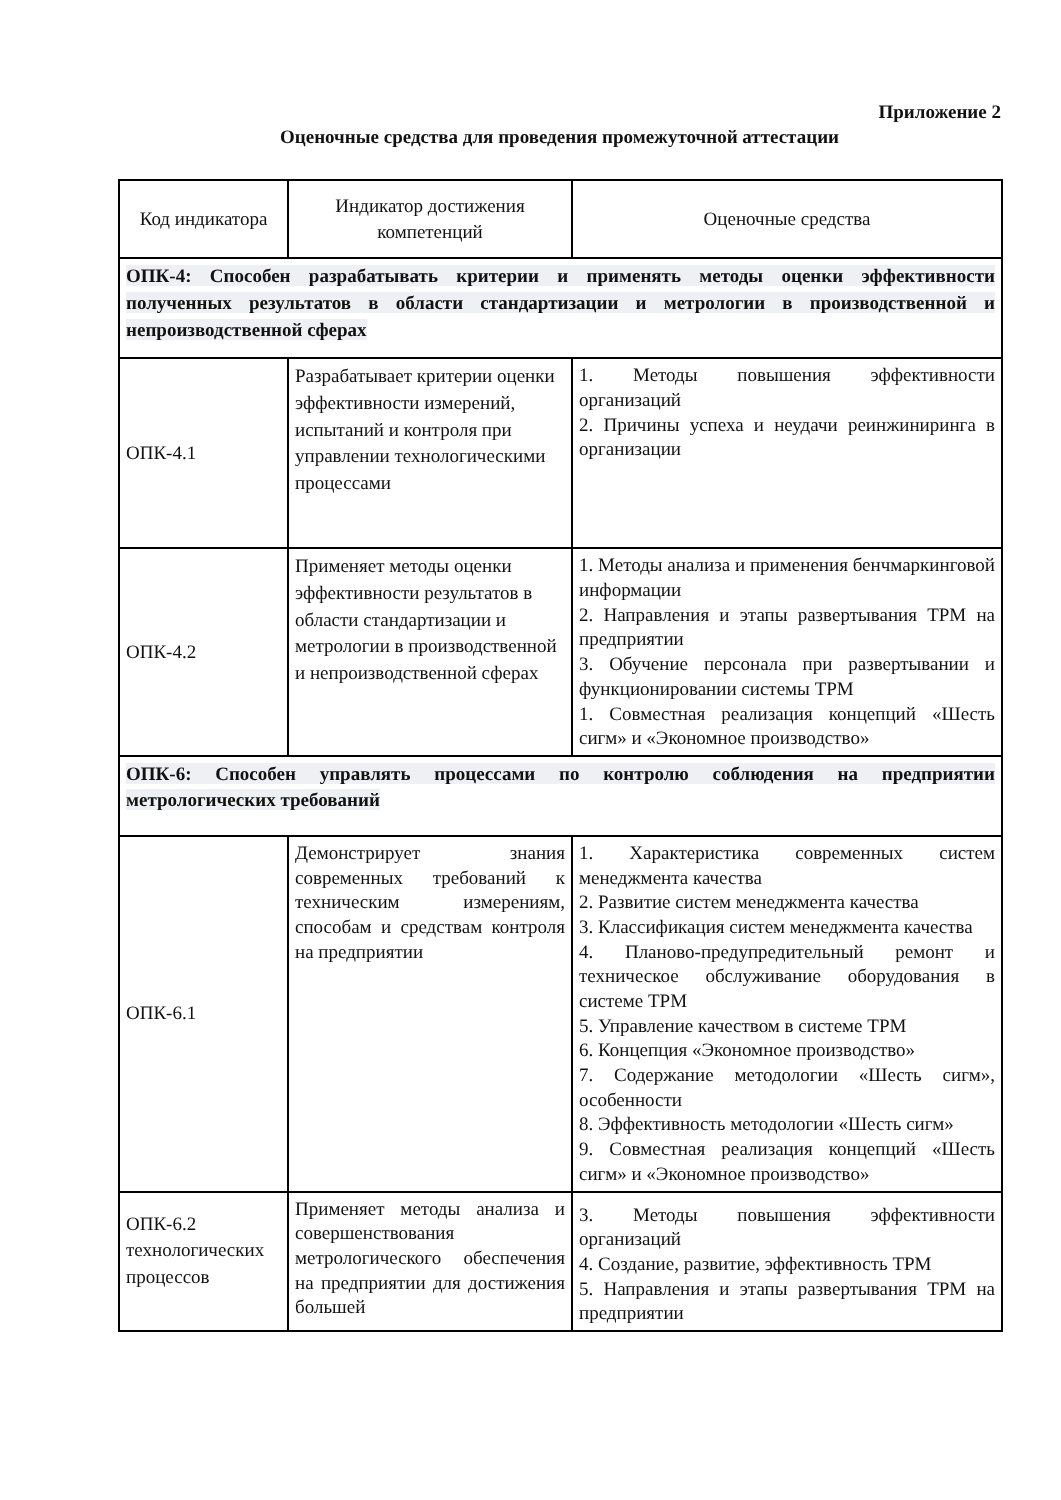Приложение 2
Оценочные средства для проведения промежуточной аттестации
| Код индикатора | Индикатор достижения компетенций | Оценочные средства |
| --- | --- | --- |
| ОПК-4: Способен разрабатывать критерии и применять методы оценки эффективности полученных результатов в области стандартизации и метрологии в производственной и непроизводственной сферах | | |
| ОПК-4.1 | Разрабатывает критерии оценки эффективности измерений, испытаний и контроля при управлении технологическими процессами | 1. Методы повышения эффективности организаций 2. Причины успеха и неудачи реинжиниринга в организации |
| ОПК-4.2 | Применяет методы оценки эффективности результатов в области стандартизации и метрологии в производственной и непроизводственной сферах | 1. Методы анализа и применения бенчмаркинговой информации 2. Направления и этапы развертывания ТРМ на предприятии 3. Обучение персонала при развертывании и функционировании системы ТРМ 1. Совместная реализация концепций «Шесть сигм» и «Экономное производство» |
| ОПК-6: Способен управлять процессами по контролю соблюдения на предприятии метрологических требований | | |
| ОПК-6.1 | Демонстрирует знания современных требований к техническим измерениям, способам и средствам контроля на предприятии | 1. Характеристика современных систем менеджмента качества 2. Развитие систем менеджмента качества 3. Классификация систем менеджмента качества 4. Планово-предупредительный ремонт и техническое обслуживание оборудования в системе ТРМ 5. Управление качеством в системе ТРМ 6. Концепция «Экономное производство» 7. Содержание методологии «Шесть сигм», особенности 8. Эффективность методологии «Шесть сигм» 9. Совместная реализация концепций «Шесть сигм» и «Экономное производство» |
| ОПК-6.2 технологических процессов | Применяет методы анализа и совершенствования метрологического обеспечения на предприятии для достижения большей | 3. Методы повышения эффективности организаций 4. Создание, развитие, эффективность ТРМ 5. Направления и этапы развертывания ТРМ на предприятии |